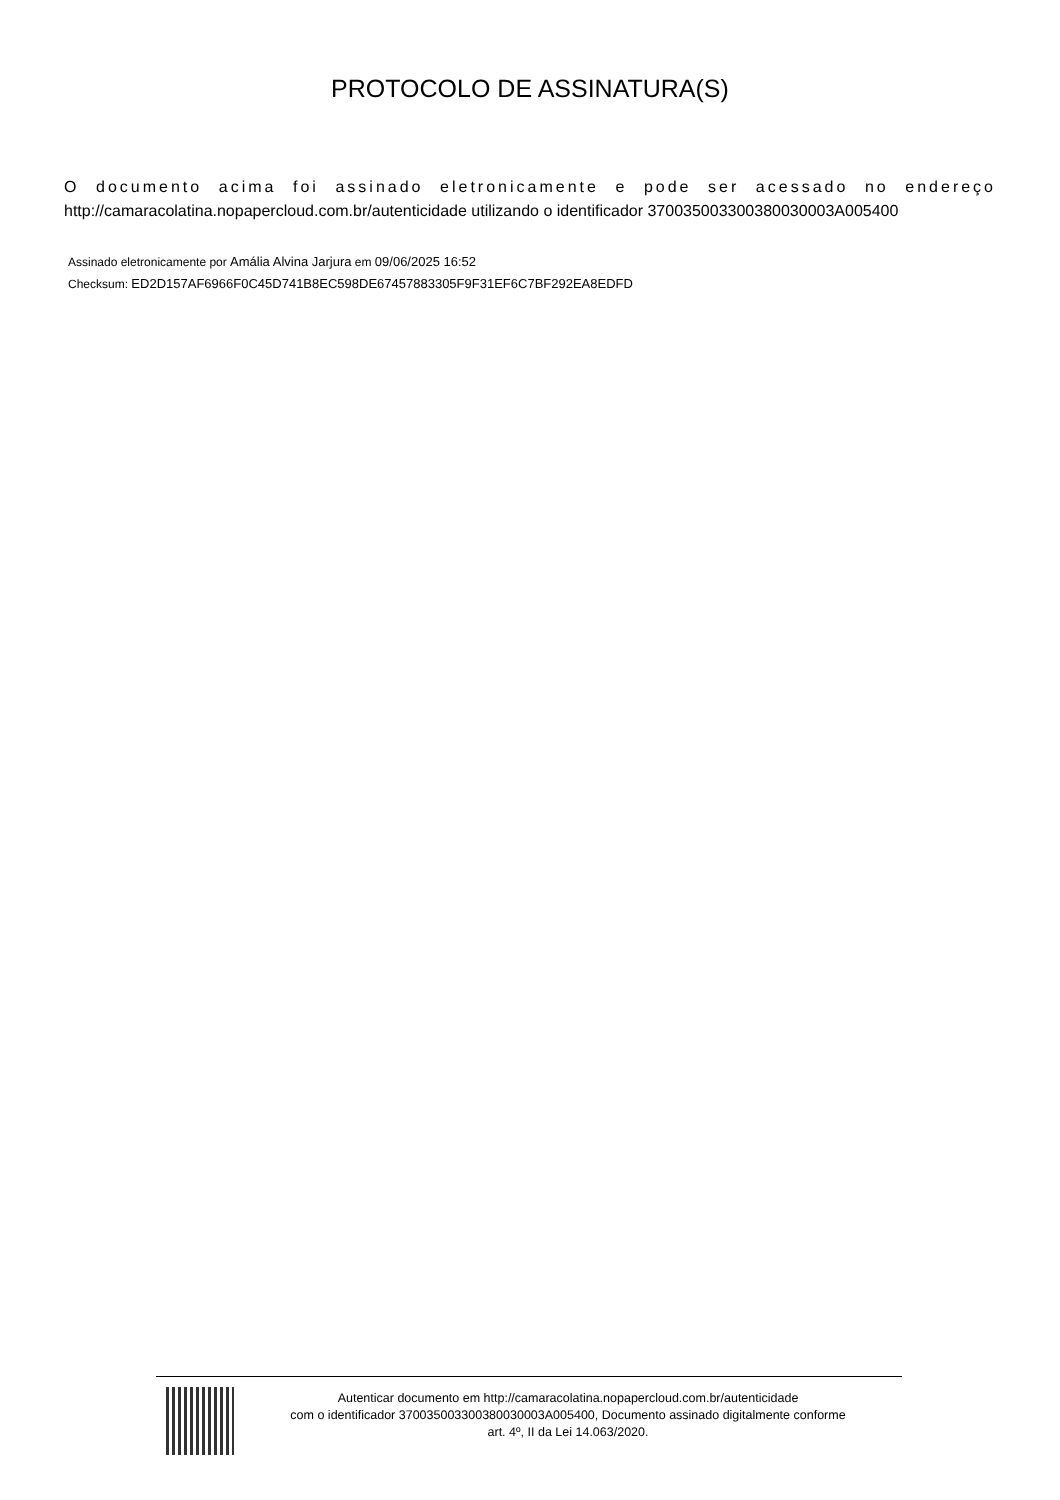PROTOCOLO DE ASSINATURA(S)
O documento acima foi assinado eletronicamente e pode ser acessado no endereço
http://camaracolatina.nopapercloud.com.br/autenticidade utilizando o identificador 370035003300380030003A005400
Assinado eletronicamente por Amália Alvina Jarjura em 09/06/2025 16:52
Checksum: ED2D157AF6966F0C45D741B8EC598DE67457883305F9F31EF6C7BF292EA8EDFD
Autenticar documento em http://camaracolatina.nopapercloud.com.br/autenticidade
com o identificador 370035003300380030003A005400, Documento assinado digitalmente conforme
art. 4º, II da Lei 14.063/2020.